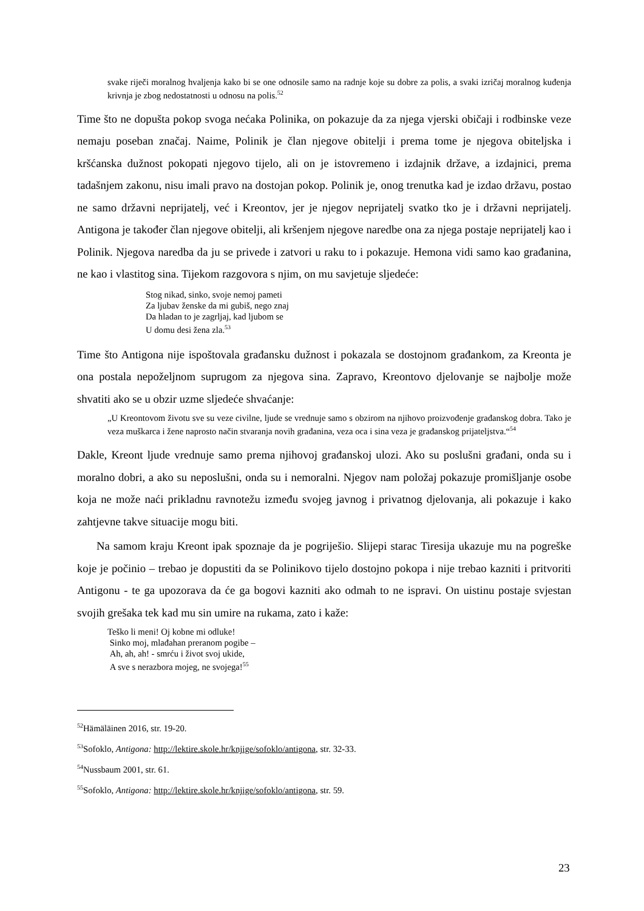svake riječi moralnog hvaljenja kako bi se one odnosile samo na radnje koje su dobre za polis, a svaki izričaj moralnog kuđenja krivnja je zbog nedostatnosti u odnosu na polis.<sup>52</sup>
Time što ne dopušta pokop svoga nećaka Polinika, on pokazuje da za njega vjerski običaji i rodbinske veze nemaju poseban značaj. Naime, Polinik je član njegove obitelji i prema tome je njegova obiteljska i kršćanska dužnost pokopati njegovo tijelo, ali on je istovremeno i izdajnik države, a izdajnici, prema tadašnjem zakonu, nisu imali pravo na dostojan pokop. Polinik je, onog trenutka kad je izdao državu, postao ne samo državni neprijatelj, već i Kreontov, jer je njegov neprijatelj svatko tko je i državni neprijatelj. Antigona je također član njegove obitelji, ali kršenjem njegove naredbe ona za njega postaje neprijatelj kao i Polinik. Njegova naredba da ju se privede i zatvori u raku to i pokazuje. Hemona vidi samo kao građanina, ne kao i vlastitog sina. Tijekom razgovora s njim, on mu savjetuje sljedeće:
Stog nikad, sinko, svoje nemoj pameti
Za ljubav ženske da mi gubiš, nego znaj
Da hladan to je zagrljaj, kad ljubom se
U domu desi žena zla.<sup>53</sup>
Time što Antigona nije ispoštovala građansku dužnost i pokazala se dostojnom građankom, za Kreonta je ona postala nepoželjnom suprugom za njegova sina. Zapravo, Kreontovo djelovanje se najbolje može shvatiti ako se u obzir uzme sljedeće shvaćanje:
„U Kreontovom životu sve su veze civilne, ljude se vrednuje samo s obzirom na njihovo proizvođenje građanskog dobra. Tako je veza muškarca i žene naprosto način stvaranja novih građanina, veza oca i sina veza je građanskog prijateljstva.“<sup>54</sup>
Dakle, Kreont ljude vrednuje samo prema njihovoj građanskoj ulozi. Ako su poslušni građani, onda su i moralno dobri, a ako su neposlušni, onda su i nemoralni. Njegov nam položaj pokazuje promišljanje osobe koja ne može naći prikladnu ravnotežu između svojeg javnog i privatnog djelovanja, ali pokazuje i kako zahtjevne takve situacije mogu biti.
Na samom kraju Kreont ipak spoznaje da je pogriješio. Slijepi starac Tiresija ukazuje mu na pogreške koje je počinio – trebao je dopustiti da se Polinikovo tijelo dostojno pokopa i nije trebao kazniti i pritvoriti Antigonu - te ga upozorava da će ga bogovi kazniti ako odmah to ne ispravi. On uistinu postaje svjestan svojih grešaka tek kad mu sin umire na rukama, zato i kaže:
Teško li meni! Oj kobne mi odluke!
Sinko moj, mlađahan preranom pogibe –
Ah, ah, ah! - smrću i život svoj ukide,
A sve s nerazbora mojeg, ne svojega!<sup>55</sup>
<sup>52</sup>Hämäläinen 2016, str. 19-20.
<sup>53</sup> Sofoklo, Antigona: http://lektire.skole.hr/knjige/sofoklo/antigona, str. 32-33.
<sup>54</sup> Nussbaum 2001, str. 61.
<sup>55</sup> Sofoklo, Antigona: http://lektire.skole.hr/knjige/sofoklo/antigona, str. 59.
23